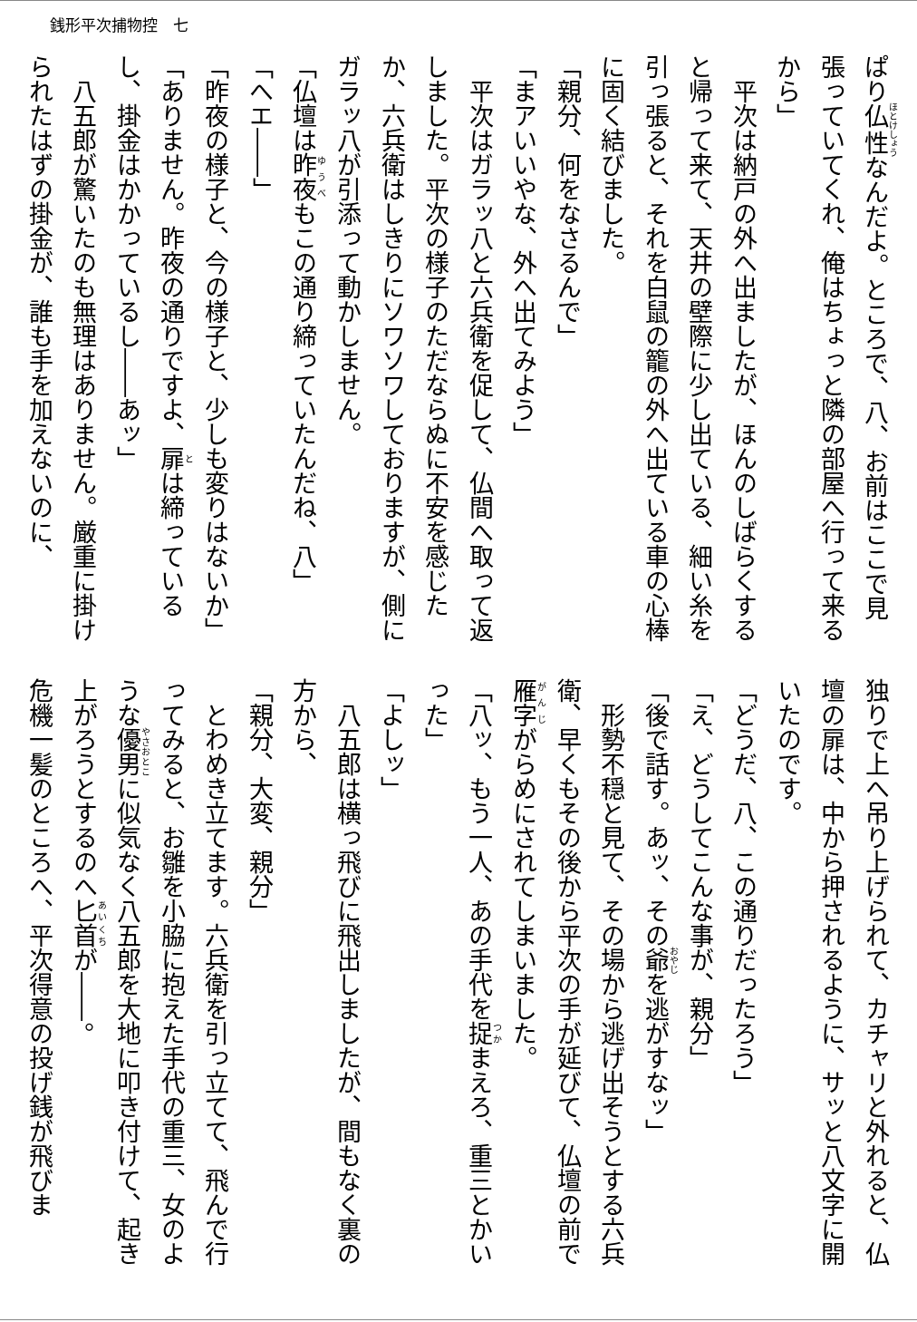銭形平次捕物控　七
ぱり仏性なんだよ。ところで、八、お前はここで見張っていてくれ、俺はちょっと隣の部屋へ行って来るから」
　平次は納戸の外へ出ましたが、ほんのしばらくすると帰って来て、天井の壁際に少し出ている、細い糸を引っ張ると、それを白鼠の籠の外へ出ている車の心棒に固く結びました。
「親分、何をなさるんで」
「まアいいやな、外へ出てみよう」
　平次はガラッ八と六兵衛を促して、仏間へ取って返しました。平次の様子のただならぬに不安を感じたか、六兵衛はしきりにソワソワしておりますが、側にガラッ八が引添って動かしません。
「仏壇は昨夜もこの通り締っていたんだね、八」
「へエ――」
「昨夜の様子と、今の様子と、少しも変りはないか」
「ありません。昨夜の通りですよ、扉は締っているし、掛金はかかっているし――あッ」
　八五郎が驚いたのも無理はありません。厳重に掛けられたはずの掛金が、誰も手を加えないのに、
独りで上へ吊り上げられて、カチャリと外れると、仏壇の扉は、中から押されるように、サッと八文字に開いたのです。
「どうだ、八、この通りだったろう」
「え、どうしてこんな事が、親分」
「後で話す。あッ、その爺を逃がすなッ」
　形勢不穏と見て、その場から逃げ出そうとする六兵衛、早くもその後から平次の手が延びて、仏壇の前で雁字がらめにされてしまいました。
「八ッ、もう一人、あの手代を捉まえろ、重三とかいった」
「よしッ」
　八五郎は横っ飛びに飛出しましたが、間もなく裏の方から、
「親分、大変、親分」
　とわめき立てます。六兵衛を引っ立てて、飛んで行ってみると、お雛を小脇に抱えた手代の重三、女のような優男に似気なく八五郎を大地に叩き付けて、起き上がろうとするのへ匕首が――。
危機一髪のところへ、平次得意の投げ銭が飛びま